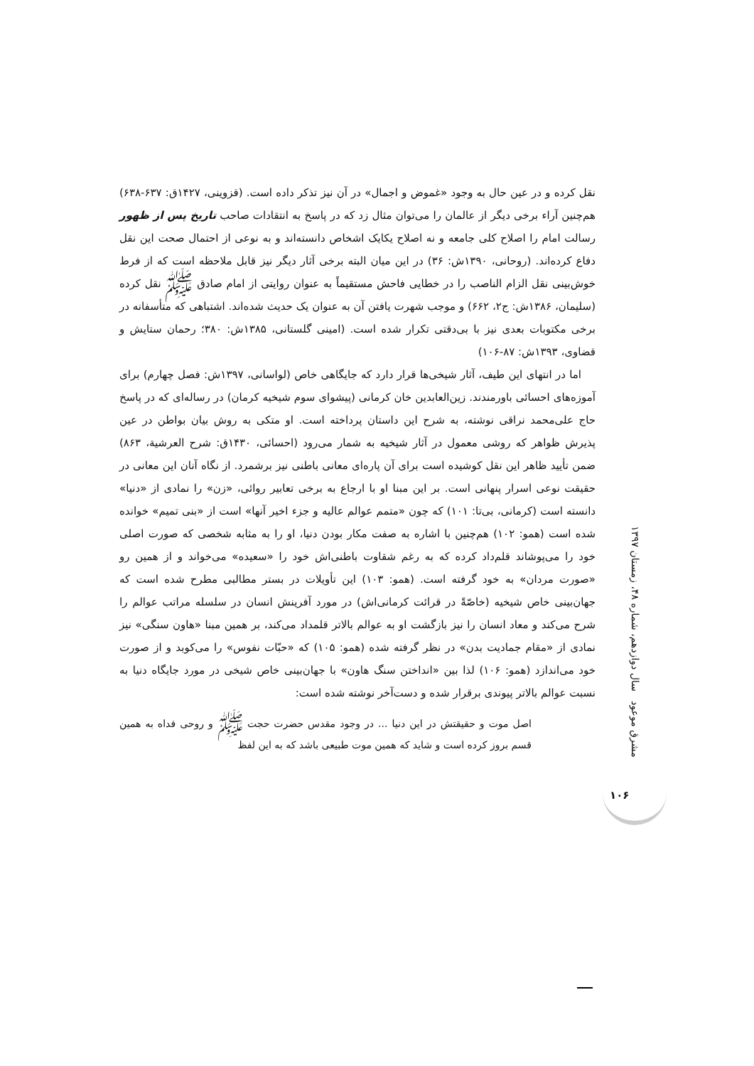نقل کرده و در عین حال به وجود «غموض و اجمال» در آن نیز تذکر داده است. (قزوینی، ۱۴۲۷ق: ۶۳۷-۶۳۸) هم‌چنین آراء برخی دیگر از عالمان را می‌توان مثال زد که در پاسخ به انتقادات صاحب تاریخ پس از ظهور رسالت امام را اصلاح کلی جامعه و نه اصلاح یکایک اشخاص دانسته‌اند و به نوعی از احتمال صحت این نقل دفاع کرده‌اند. (روحانی، ۱۳۹۰ش: ۳۶) در این میان البته برخی آثار دیگر نیز قابل ملاحظه است که از فرط خوش‌بینی نقل الزام الناصب را در خطایی فاحش مستقیماً به عنوان روایتی از امام صادق ﷺ نقل کرده (سلیمان، ۱۳۸۶ش: ج۲، ۶۶۲) و موجب شهرت یافتن آن به عنوان یک حدیث شده‌اند. اشتباهی که متأسفانه در برخی مکتوبات بعدی نیز با بی‌دقتی تکرار شده است. (امینی گلستانی، ۱۳۸۵ش: ۳۸۰؛ رحمان ستایش و قضاوی، ۱۳۹۳ش: ۸۷-۱۰۶)
اما در انتهای این طیف، آثار شیخی‌ها قرار دارد که جایگاهی خاص (لواسانی، ۱۳۹۷ش: فصل چهارم) برای آموزه‌های احسائی باورمندند. زین‌العابدین خان کرمانی (پیشوای سوم شیخیه کرمان) در رساله‌ای که در پاسخ حاج علی‌محمد نراقی نوشته، به شرح این داستان پرداخته است. او متکی به روش بیان بواطن در عین پذیرش ظواهر که روشی معمول در آثار شیخیه به شمار می‌رود (احسائی، ۱۴۳۰ق: شرح العرشیة، ۸۶۳) ضمن تأیید ظاهر این نقل کوشیده است برای آن پاره‌ای معانی باطنی نیز برشمرد. از نگاه آنان این معانی در حقیقت نوعی اسرار پنهانی است. بر این مبنا او با ارجاع به برخی تعابیر روائی، «زن» را نمادی از «دنیا» دانسته است (کرمانی، بی‌تا: ۱۰۱) که چون «متمم عوالم عالیه و جزء اخیر آنها» است از «بنی تمیم» خوانده شده است (همو: ۱۰۲) هم‌چنین با اشاره به صفت مکار بودن دنیا، او را به مثابه شخصی که صورت اصلی خود را می‌پوشاند قلم‌داد کرده که به رغم شقاوت باطنی‌اش خود را «سعیده» می‌خواند و از همین رو «صورت مردان» به خود گرفته است. (همو: ۱۰۳) این تأویلات در بستر مطالبی مطرح شده است که جهان‌بینی خاص شیخیه (خاصّةً در قرائت کرمانی‌اش) در مورد آفرینش انسان در سلسله مراتب عوالم را شرح می‌کند و معاد انسان را نیز بازگشت او به عوالم بالاتر قلمداد می‌کند، بر همین مبنا «هاون سنگی» نیز نمادی از «مقام جمادیت بدن» در نظر گرفته شده (همو: ۱۰۵) که «حبّات نفوس» را می‌کوبد و از صورت خود می‌اندازد (همو: ۱۰۶) لذا بین «انداختن سنگ هاون» با جهان‌بینی خاص شیخی در مورد جایگاه دنیا به نسبت عوالم بالاتر پیوندی برقرار شده و دست‌آخر نوشته شده است:
اصل موت و حقیقتش در این دنیا ... در وجود مقدس حضرت حجت ﷺ و روحی فداه به همین قسم بروز کرده است و شاید که همین موت طبیعی باشد که به این لفظ
مشرق موعود سال دوازدهم، شماره ۴۸، زمستان ۱۳۹۷
۱۰۶